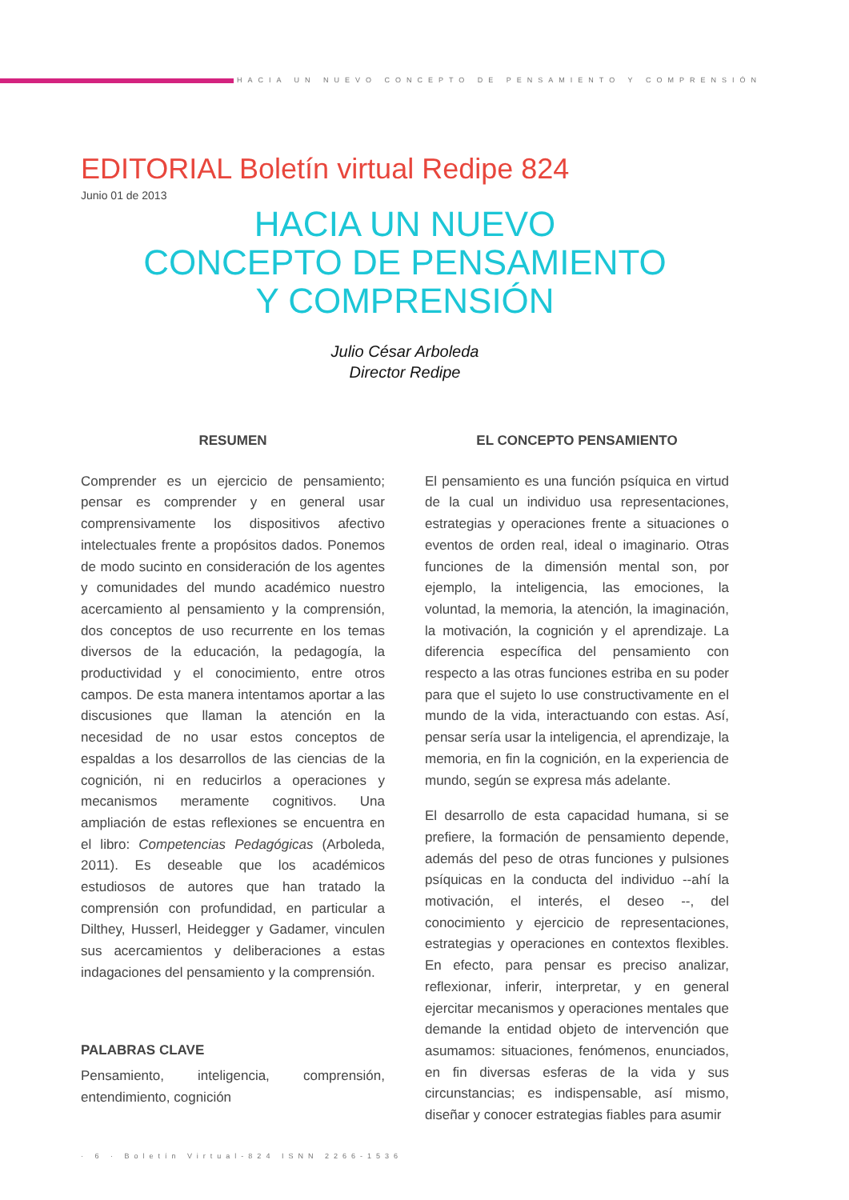HACIA UN NUEVO CONCEPTO DE PENSAMIENTO Y COMPRENSIÓN
EDITORIAL Boletín virtual Redipe 824
Junio 01 de 2013
HACIA UN NUEVO
CONCEPTO DE PENSAMIENTO
Y COMPRENSIÓN
Julio César Arboleda
Director Redipe
RESUMEN
Comprender es un ejercicio de pensamiento; pensar es comprender y en general usar comprensivamente los dispositivos afectivo intelectuales frente a propósitos dados. Ponemos de modo sucinto en consideración de los agentes y comunidades del mundo académico nuestro acercamiento al pensamiento y la comprensión, dos conceptos de uso recurrente en los temas diversos de la educación, la pedagogía, la productividad y el conocimiento, entre otros campos. De esta manera intentamos aportar a las discusiones que llaman la atención en la necesidad de no usar estos conceptos de espaldas a los desarrollos de las ciencias de la cognición, ni en reducirlos a operaciones y mecanismos meramente cognitivos. Una ampliación de estas reflexiones se encuentra en el libro: Competencias Pedagógicas (Arboleda, 2011). Es deseable que los académicos estudiosos de autores que han tratado la comprensión con profundidad, en particular a Dilthey, Husserl, Heidegger y Gadamer, vinculen sus acercamientos y deliberaciones a estas indagaciones del pensamiento y la comprensión.
PALABRAS CLAVE
Pensamiento, inteligencia, comprensión, entendimiento, cognición
EL CONCEPTO PENSAMIENTO
El pensamiento es una función psíquica en virtud de la cual un individuo usa representaciones, estrategias y operaciones frente a situaciones o eventos de orden real, ideal o imaginario. Otras funciones de la dimensión mental son, por ejemplo, la inteligencia, las emociones, la voluntad, la memoria, la atención, la imaginación, la motivación, la cognición y el aprendizaje. La diferencia específica del pensamiento con respecto a las otras funciones estriba en su poder para que el sujeto lo use constructivamente en el mundo de la vida, interactuando con estas. Así, pensar sería usar la inteligencia, el aprendizaje, la memoria, en fin la cognición, en la experiencia de mundo, según se expresa más adelante.
El desarrollo de esta capacidad humana, si se prefiere, la formación de pensamiento depende, además del peso de otras funciones y pulsiones psíquicas en la conducta del individuo --ahí la motivación, el interés, el deseo --, del conocimiento y ejercicio de representaciones, estrategias y operaciones en contextos flexibles. En efecto, para pensar es preciso analizar, reflexionar, inferir, interpretar, y en general ejercitar mecanismos y operaciones mentales que demande la entidad objeto de intervención que asumamos: situaciones, fenómenos, enunciados, en fin diversas esferas de la vida y sus circunstancias; es indispensable, así mismo, diseñar y conocer estrategias fiables para asumir
· 6 · Boletín Virtual-824 ISNN 2266-1536